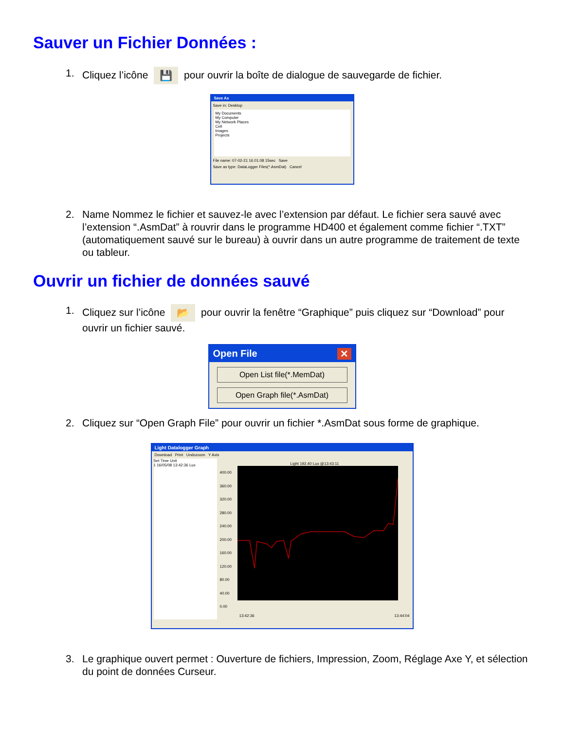Sauver un Fichier Données :
1. Cliquez l’icône 💾 pour ouvrir la boîte de dialogue de sauvegarde de fichier.
Save As
Save in: Desktop
My Documents
My Computer
My Network Places
Cell
Images
Projects
File name: 07-02-21 16.01.08 15sec Save
Save as type: DataLogger Files(*.AsmDat) Cancel
2. Name Nommez le fichier et sauvez-le avec l’extension par défaut. Le fichier sera sauvé avec l’extension “.AsmDat” à rouvrir dans le programme HD400 et également comme fichier “.TXT” (automatiquement sauvé sur le bureau) à ouvrir dans un autre programme de traitement de texte ou tableur.
Ouvrir un fichier de données sauvé
1. Cliquez sur l’icône 📂 pour ouvrir la fenêtre “Graphique” puis cliquez sur “Download” pour ouvrir un fichier sauvé.
Open File ✕
Open List file(*.MemDat)
Open Graph file(*.AsmDat)
2. Cliquez sur “Open Graph File” pour ouvrir un fichier *.AsmDat sous forme de graphique.
Light Datalogger Graph
Download Print Undozoom Y Axis
Set Time Unit
1 16/05/08 13:42:36 Lux
Light 192.40 Lux @13:43:11
400.00 360.00 320.00 280.00 240.00 200.00 160.00 120.00 80.00 40.00 0.00
13:42:36 13:44:04
3. Le graphique ouvert permet : Ouverture de fichiers, Impression, Zoom, Réglage Axe Y, et sélection du point de données Curseur.